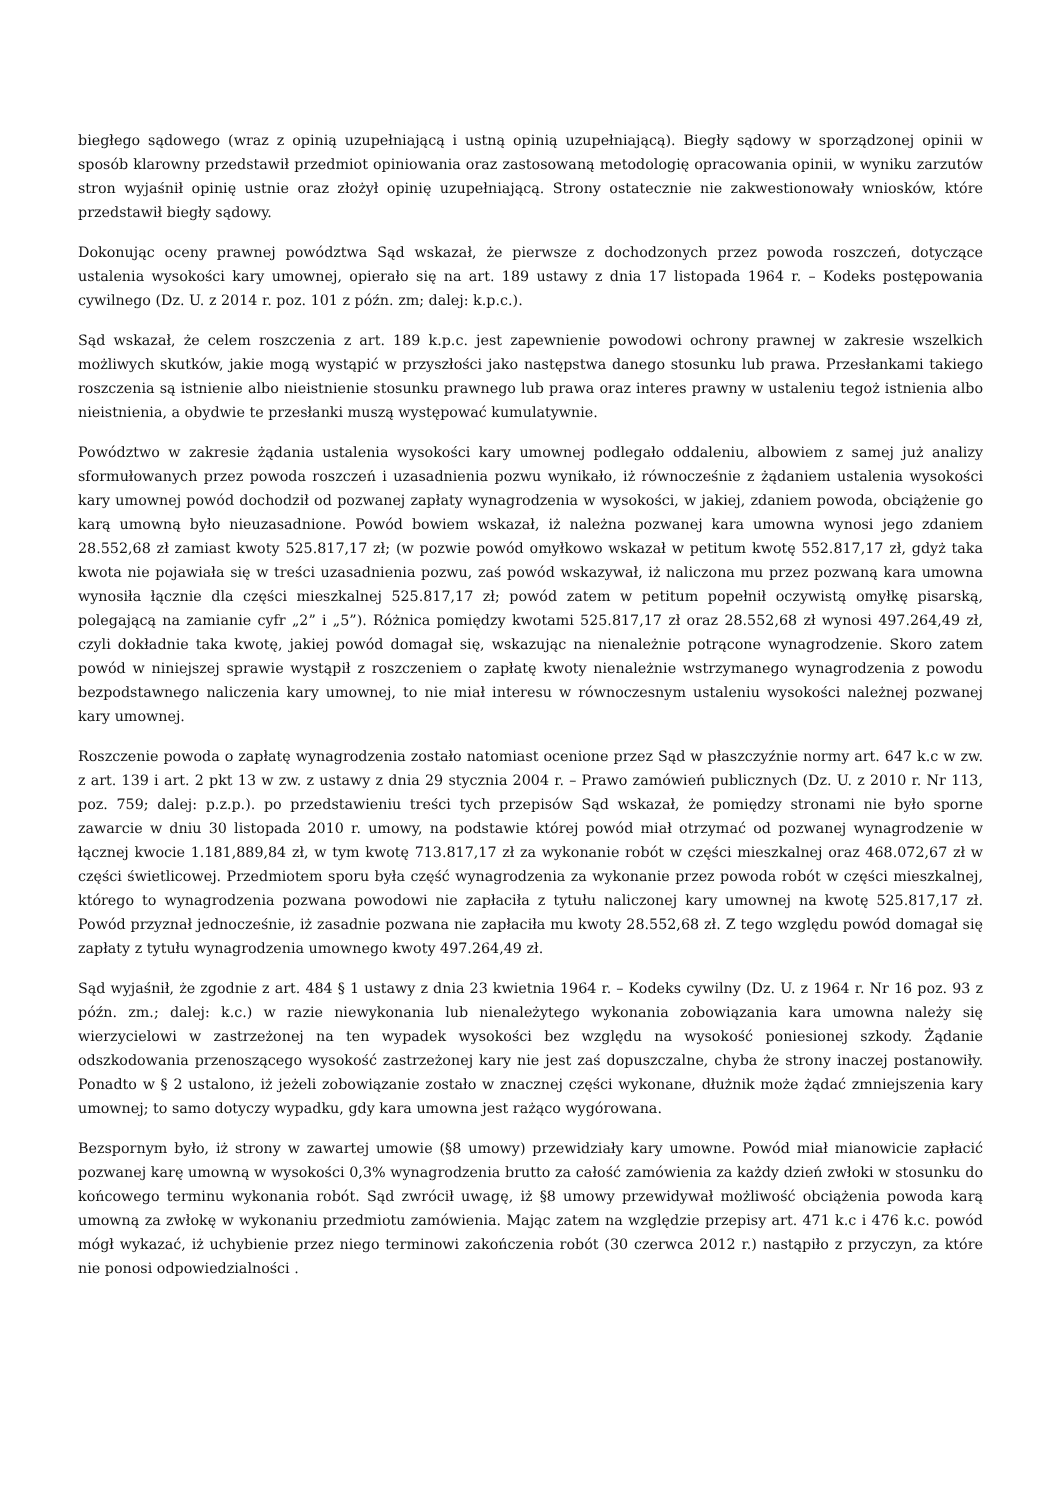biegłego sądowego (wraz z opinią uzupełniającą i ustną opinią uzupełniającą). Biegły sądowy w sporządzonej opinii w sposób klarowny przedstawił przedmiot opiniowania oraz zastosowaną metodologię opracowania opinii, w wyniku zarzutów stron wyjaśnił opinię ustnie oraz złożył opinię uzupełniającą. Strony ostatecznie nie zakwestionowały wniosków, które przedstawił biegły sądowy.
Dokonując oceny prawnej powództwa Sąd wskazał, że pierwsze z dochodzonych przez powoda roszczeń, dotyczące ustalenia wysokości kary umownej, opierało się na art. 189 ustawy z dnia 17 listopada 1964 r. – Kodeks postępowania cywilnego (Dz. U. z 2014 r. poz. 101 z późn. zm; dalej: k.p.c.).
Sąd wskazał, że celem roszczenia z art. 189 k.p.c. jest zapewnienie powodowi ochrony prawnej w zakresie wszelkich możliwych skutków, jakie mogą wystąpić w przyszłości jako następstwa danego stosunku lub prawa. Przesłankami takiego roszczenia są istnienie albo nieistnienie stosunku prawnego lub prawa oraz interes prawny w ustaleniu tegoż istnienia albo nieistnienia, a obydwie te przesłanki muszą występować kumulatywnie.
Powództwo w zakresie żądania ustalenia wysokości kary umownej podlegało oddaleniu, albowiem z samej już analizy sformułowanych przez powoda roszczeń i uzasadnienia pozwu wynikało, iż równocześnie z żądaniem ustalenia wysokości kary umownej powód dochodził od pozwanej zapłaty wynagrodzenia w wysokości, w jakiej, zdaniem powoda, obciążenie go karą umowną było nieuzasadnione. Powód bowiem wskazał, iż należna pozwanej kara umowna wynosi jego zdaniem 28.552,68 zł zamiast kwoty 525.817,17 zł; (w pozwie powód omyłkowo wskazał w petitum kwotę 552.817,17 zł, gdyż taka kwota nie pojawiała się w treści uzasadnienia pozwu, zaś powód wskazywał, iż naliczona mu przez pozwaną kara umowna wynosiła łącznie dla części mieszkalnej 525.817,17 zł; powód zatem w petitum popełnił oczywistą omyłkę pisarską, polegającą na zamianie cyfr „2” i „5”). Różnica pomiędzy kwotami 525.817,17 zł oraz 28.552,68 zł wynosi 497.264,49 zł, czyli dokładnie taka kwotę, jakiej powód domagał się, wskazując na nienależnie potrącone wynagrodzenie. Skoro zatem powód w niniejszej sprawie wystąpił z roszczeniem o zapłatę kwoty nienależnie wstrzymanego wynagrodzenia z powodu bezpodstawnego naliczenia kary umownej, to nie miał interesu w równoczesnym ustaleniu wysokości należnej pozwanej kary umownej.
Roszczenie powoda o zapłatę wynagrodzenia zostało natomiast ocenione przez Sąd w płaszczyźnie normy art. 647 k.c w zw. z art. 139 i art. 2 pkt 13 w zw. z ustawy z dnia 29 stycznia 2004 r. – Prawo zamówień publicznych (Dz. U. z 2010 r. Nr 113, poz. 759; dalej: p.z.p.). po przedstawieniu treści tych przepisów Sąd wskazał, że pomiędzy stronami nie było sporne zawarcie w dniu 30 listopada 2010 r. umowy, na podstawie której powód miał otrzymać od pozwanej wynagrodzenie w łącznej kwocie 1.181,889,84 zł, w tym kwotę 713.817,17 zł za wykonanie robót w części mieszkalnej oraz 468.072,67 zł w części świetlicowej. Przedmiotem sporu była część wynagrodzenia za wykonanie przez powoda robót w części mieszkalnej, którego to wynagrodzenia pozwana powodowi nie zapłaciła z tytułu naliczonej kary umownej na kwotę 525.817,17 zł. Powód przyznał jednocześnie, iż zasadnie pozwana nie zapłaciła mu kwoty 28.552,68 zł. Z tego względu powód domagał się zapłaty z tytułu wynagrodzenia umownego kwoty 497.264,49 zł.
Sąd wyjaśnił, że zgodnie z art. 484 § 1 ustawy z dnia 23 kwietnia 1964 r. – Kodeks cywilny (Dz. U. z 1964 r. Nr 16 poz. 93 z późn. zm.; dalej: k.c.) w razie niewykonania lub nienależytego wykonania zobowiązania kara umowna należy się wierzycielowi w zastrzeżonej na ten wypadek wysokości bez względu na wysokość poniesionej szkody. Żądanie odszkodowania przenoszącego wysokość zastrzeżonej kary nie jest zaś dopuszczalne, chyba że strony inaczej postanowiły. Ponadto w § 2 ustalono, iż jeżeli zobowiązanie zostało w znacznej części wykonane, dłużnik może żądać zmniejszenia kary umownej; to samo dotyczy wypadku, gdy kara umowna jest rażąco wygórowana.
Bezspornym było, iż strony w zawartej umowie (§8 umowy) przewidziały kary umowne. Powód miał mianowicie zapłacić pozwanej karę umowną w wysokości 0,3% wynagrodzenia brutto za całość zamówienia za każdy dzień zwłoki w stosunku do końcowego terminu wykonania robót. Sąd zwrócił uwagę, iż §8 umowy przewidywał możliwość obciążenia powoda karą umowną za zwłokę w wykonaniu przedmiotu zamówienia. Mając zatem na względzie przepisy art. 471 k.c i 476 k.c. powód mógł wykazać, iż uchybienie przez niego terminowi zakończenia robót (30 czerwca 2012 r.) nastąpiło z przyczyn, za które nie ponosi odpowiedzialności .